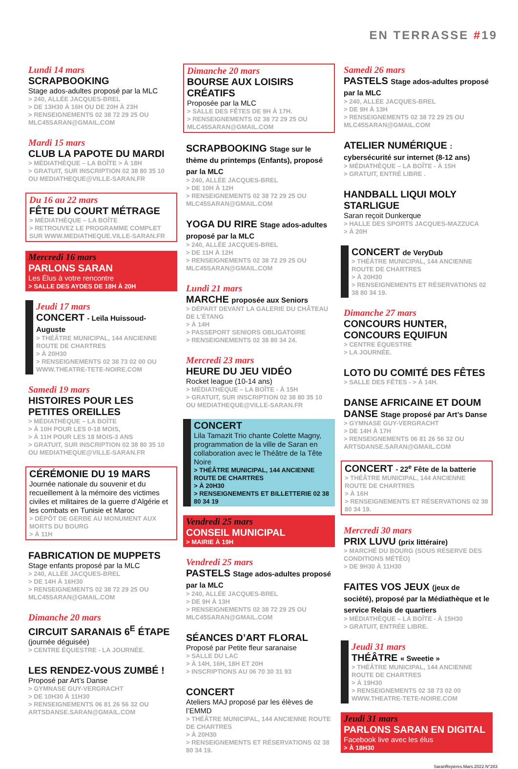EN TERRASSE #19
Lundi 14 mars
SCRAPBOOKING
Stage ados-adultes proposé par la MLC
> 240, ALLÉE JACQUES-BREL
> DE 13H30 À 16H OU DE 20H À 23H
> RENSEIGNEMENTS 02 38 72 29 25 OU MLC45SARAN@GMAIL.COM
Mardi 15 mars
CLUB LA PAPOTE DU MARDI
> MÉDIATHÈQUE – LA BOÎTE > À 18H
> GRATUIT, SUR INSCRIPTION 02 38 80 35 10 OU MEDIATHEQUE@VILLE-SARAN.FR
Du 16 au 22 mars
FÊTE DU COURT MÉTRAGE
> MÉDIATHÈQUE – LA BOÎTE
> RETROUVEZ LE PROGRAMME COMPLET SUR WWW.MEDIATHEQUE.VILLE-SARAN.FR
Mercredi 16 mars
PARLONS SARAN
Les Élus à votre rencontre
> SALLE DES AYDES DE 18H À 20H
Jeudi 17 mars
CONCERT - Leïla Huissoud-Auguste
> THÉÂTRE MUNICIPAL, 144 ANCIENNE ROUTE DE CHARTRES
> À 20H30
> RENSEIGNEMENTS 02 38 73 02 00 OU WWW.THEATRE-TETE-NOIRE.COM
Samedi 19 mars
HISTOIRES POUR LES PETITES OREILLES
> MÉDIATHÈQUE – LA BOÎTE
> À 10H POUR LES 0-18 MOIS,
> À 11H POUR LES 18 MOIS-3 ANS
> GRATUIT, SUR INSCRIPTION 02 38 80 35 10 OU MEDIATHEQUE@VILLE-SARAN.FR
CÉRÉMONIE DU 19 MARS
Journée nationale du souvenir et du recueillement à la mémoire des victimes civiles et militaires de la guerre d’Algérie et les combats en Tunisie et Maroc
> DÉPÔT DE GERBE AU MONUMENT AUX MORTS DU BOURG
> À 11H
FABRICATION DE MUPPETS
Stage enfants proposé par la MLC
> 240, ALLÉE JACQUES-BREL
> DE 14H À 16H30
> RENSEIGNEMENTS 02 38 72 29 25 OU MLC45SARAN@GMAIL.COM
Dimanche 20 mars
CIRCUIT SARANAIS 6<sup>E</sup> ÉTAPE
(journée déguisée)
> CENTRE ÉQUESTRE - LA JOURNÉE.
LES RENDEZ-VOUS ZUMBÉ !
Proposé par Art’s Danse
> GYMNASE GUY-VERGRACHT
> DE 10H30 À 11H30
> RENSEIGNEMENTS 06 81 26 56 32 OU ARTSDANSE.SARAN@GMAIL.COM
Dimanche 20 mars
BOURSE AUX LOISIRS CRÉATIFS
Proposée par la MLC
> SALLE DES FÊTES DE 9H À 17H.
> RENSEIGNEMENTS 02 38 72 29 25 OU MLC45SARAN@GMAIL.COM
SCRAPBOOKING Stage sur le thème du printemps (Enfants), proposé par la MLC
> 240, ALLÉE JACQUES-BREL
> DE 10H À 12H
> RENSEIGNEMENTS 02 38 72 29 25 OU MLC45SARAN@GMAIL.COM
YOGA DU RIRE Stage ados-adultes proposé par la MLC
> 240, ALLÉE JACQUES-BREL
> DE 11H À 12H
> RENSEIGNEMENTS 02 38 72 29 25 OU MLC45SARAN@GMAIL.COM
Lundi 21 mars
MARCHE proposée aux Seniors
> DÉPART DEVANT LA GALERIE DU CHÂTEAU DE L’ÉTANG
> À 14H
> PASSEPORT SENIORS OBLIGATOIRE
> RENSEIGNEMENTS 02 38 80 34 24.
Mercredi 23 mars
HEURE DU JEU VIDÉO
Rocket league (10-14 ans)
> MÉDIATHÈQUE – LA BOÎTE - À 15H
> GRATUIT, SUR INSCRIPTION 02 38 80 35 10 OU MEDIATHEQUE@VILLE-SARAN.FR
CONCERT
Lila Tamazit Trio chante Colette Magny, programmation de la ville de Saran en collaboration avec le Théâtre de la Tête Noire
> THÉÂTRE MUNICIPAL, 144 ANCIENNE ROUTE DE CHARTRES
> À 20H30
> RENSEIGNEMENTS ET BILLETTERIE 02 38 80 34 19
Vendredi 25 mars
CONSEIL MUNICIPAL
> MAIRIE À 19H
Vendredi 25 mars
PASTELS Stage ados-adultes proposé par la MLC
> 240, ALLÉE JACQUES-BREL
> DE 9H À 13H
> RENSEIGNEMENTS 02 38 72 29 25 OU MLC45SARAN@GMAIL.COM
SÉANCES D’ART FLORAL
Proposé par Petite fleur saranaise
> SALLE DU LAC
> À 14H, 16H, 18H ET 20H
> INSCRIPTIONS AU 06 70 30 31 93
CONCERT
Ateliers MAJ proposé par les élèves de l’EMMD
> THÉÂTRE MUNICIPAL, 144 ANCIENNE ROUTE DE CHARTRES
> À 20H30
> RENSEIGNEMENTS ET RÉSERVATIONS 02 38 80 34 19.
Samedi 26 mars
PASTELS Stage ados-adultes proposé par la MLC
> 240, ALLÉE JACQUES-BREL
> DE 9H À 13H
> RENSEIGNEMENTS 02 38 72 29 25 OU MLC45SARAN@GMAIL.COM
ATELIER NUMÉRIQUE : cybersécurité sur internet (8-12 ans)
> MÉDIATHÈQUE – LA BOÎTE - À 15H
> GRATUIT, ENTRÉ LIBRE .
HANDBALL LIQUI MOLY STARLIGUE
Saran reçoit Dunkerque
> HALLE DES SPORTS JACQUES-MAZZUCA
> À 20H
CONCERT de VeryDub
> THÉÂTRE MUNICIPAL, 144 ANCIENNE ROUTE DE CHARTRES
> À 20H30
> RENSEIGNEMENTS ET RÉSERVATIONS 02 38 80 34 19.
Dimanche 27 mars
CONCOURS HUNTER, CONCOURS EQUIFUN
> CENTRE ÉQUESTRE
> LA JOURNÉE.
LOTO DU COMITÉ DES FÊTES
> SALLE DES FÊTES - > À 14H.
DANSE AFRICAINE ET DOUM DANSE Stage proposé par Art’s Danse
> GYMNASE GUY-VERGRACHT
> DE 14H À 17H
> RENSEIGNEMENTS 06 81 26 56 32 OU ARTSDANSE.SARAN@GMAIL.COM
CONCERT - 22<sup>e</sup> Fête de la batterie
> THÉÂTRE MUNICIPAL, 144 ANCIENNE ROUTE DE CHARTRES
> À 16H
> RENSEIGNEMENTS ET RÉSERVATIONS 02 38 80 34 19.
Mercredi 30 mars
PRIX LUVU (prix littéraire)
> MARCHÉ DU BOURG (SOUS RÉSERVE DES CONDITIONS MÉTÉO)
> DE 9H30 À 11H30
FAITES VOS JEUX (jeux de société), proposé par la Médiathèque et le service Relais de quartiers
> MÉDIATHÈQUE – LA BOÎTE - À 15H30
> GRATUIT, ENTRÉE LIBRE.
Jeudi 31 mars
THÉÂTRE « Sweetie »
> THÉÂTRE MUNICIPAL, 144 ANCIENNE ROUTE DE CHARTRES
> À 19H30
> RENSEIGNEMENTS 02 38 73 02 00 WWW.THEATRE-TETE-NOIRE.COM
Jeudi 31 mars
PARLONS SARAN EN DIGITAL
Facebook live avec les élus
> À 18H30
SaranRepères.Mars.2022.N°283